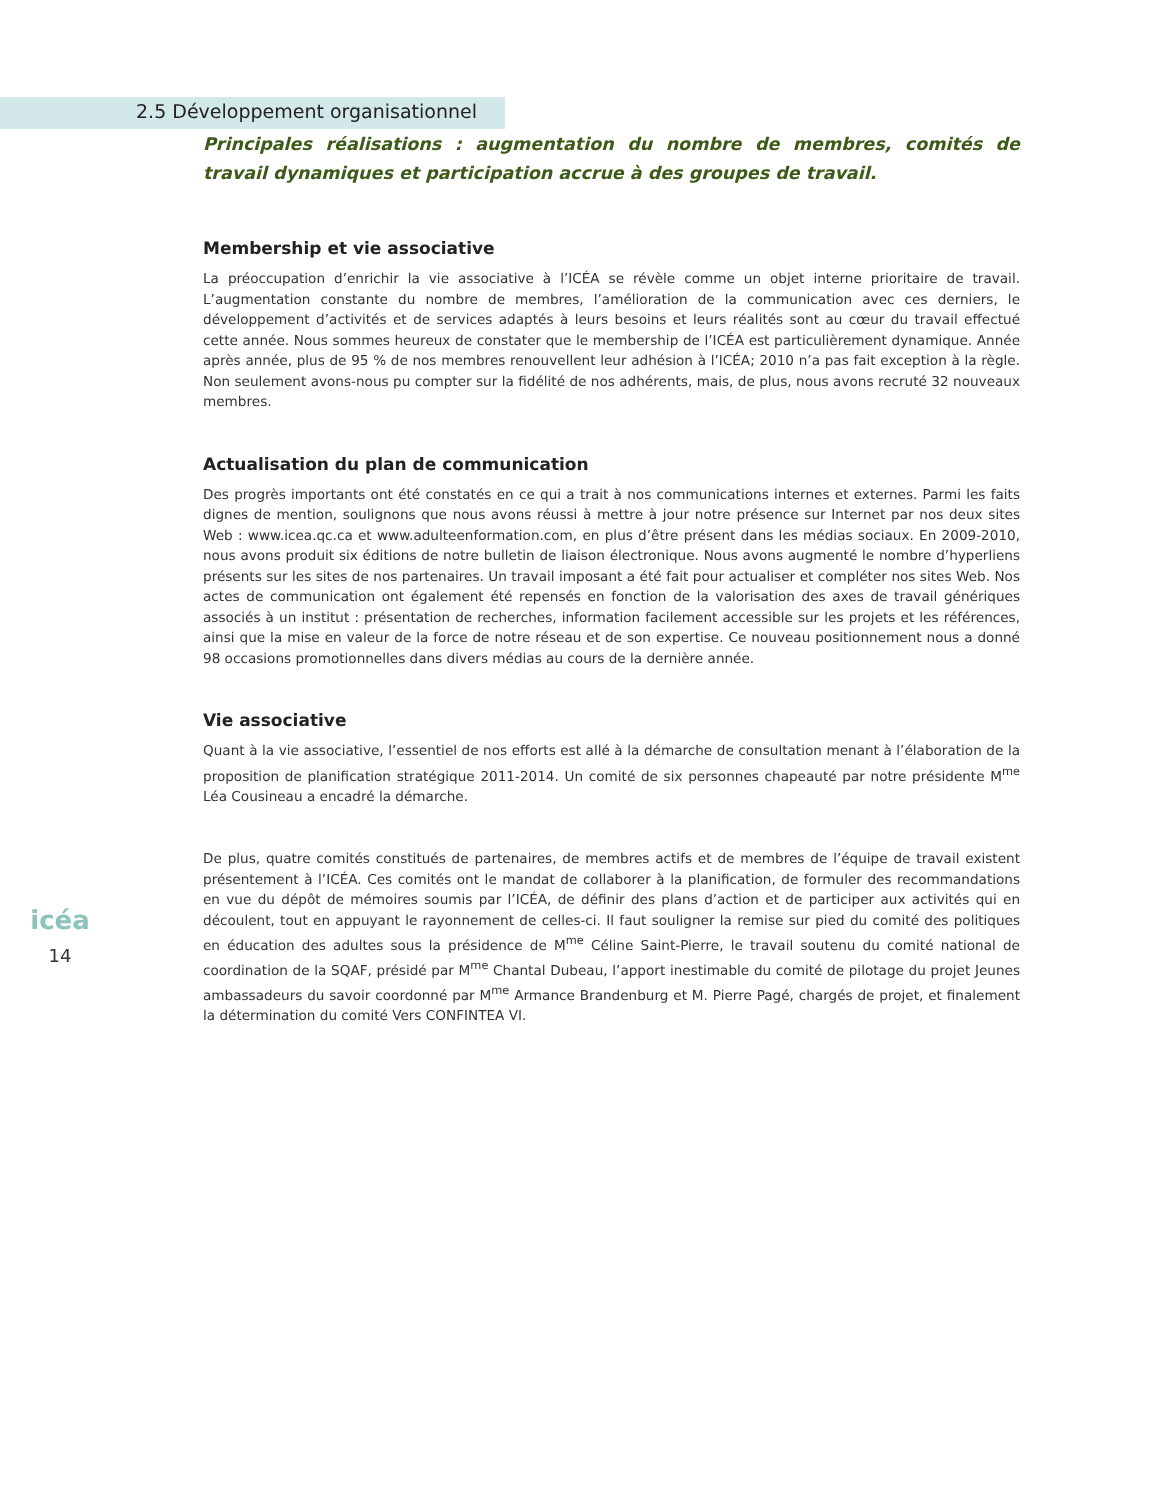2.5 Développement organisationnel
Principales réalisations : augmentation du nombre de membres, comités de travail dynamiques et participation accrue à des groupes de travail.
Membership et vie associative
La préoccupation d’enrichir la vie associative à l’ICÉA se révèle comme un objet interne prioritaire de travail. L’augmentation constante du nombre de membres, l’amélioration de la communication avec ces derniers, le développement d’activités et de services adaptés à leurs besoins et leurs réalités sont au cœur du travail effectué cette année. Nous sommes heureux de constater que le membership de l’ICÉA est particulièrement dynamique. Année après année, plus de 95 % de nos membres renouvellent leur adhésion à l’ICÉA; 2010 n’a pas fait exception à la règle. Non seulement avons-nous pu compter sur la fidélité de nos adhérents, mais, de plus, nous avons recruté 32 nouveaux membres.
Actualisation du plan de communication
Des progrès importants ont été constatés en ce qui a trait à nos communications internes et externes. Parmi les faits dignes de mention, soulignons que nous avons réussi à mettre à jour notre présence sur Internet par nos deux sites Web : www.icea.qc.ca et www.adulteenformation.com, en plus d’être présent dans les médias sociaux. En 2009-2010, nous avons produit six éditions de notre bulletin de liaison électronique. Nous avons augmenté le nombre d’hyperliens présents sur les sites de nos partenaires. Un travail imposant a été fait pour actualiser et compléter nos sites Web. Nos actes de communication ont également été repensés en fonction de la valorisation des axes de travail génériques associés à un institut : présentation de recherches, information facilement accessible sur les projets et les références, ainsi que la mise en valeur de la force de notre réseau et de son expertise. Ce nouveau positionnement nous a donné 98 occasions promotionnelles dans divers médias au cours de la dernière année.
Vie associative
Quant à la vie associative, l’essentiel de nos efforts est allé à la démarche de consultation menant à l’élaboration de la proposition de planification stratégique 2011-2014. Un comité de six personnes chapeauté par notre présidente M<sup>me</sup> Léa Cousineau a encadré la démarche.
De plus, quatre comités constitués de partenaires, de membres actifs et de membres de l’équipe de travail existent présentement à l’ICÉA. Ces comités ont le mandat de collaborer à la planification, de formuler des recommandations en vue du dépôt de mémoires soumis par l’ICÉA, de définir des plans d’action et de participer aux activités qui en découlent, tout en appuyant le rayonnement de celles-ci. Il faut souligner la remise sur pied du comité des politiques en éducation des adultes sous la présidence de M<sup>me</sup> Céline Saint-Pierre, le travail soutenu du comité national de coordination de la SQAF, présidé par M<sup>me</sup> Chantal Dubeau, l’apport inestimable du comité de pilotage du projet Jeunes ambassadeurs du savoir coordonné par M<sup>me</sup> Armance Brandenburg et M. Pierre Pagé, chargés de projet, et finalement la détermination du comité Vers CONFINTEA VI.
icéa
14